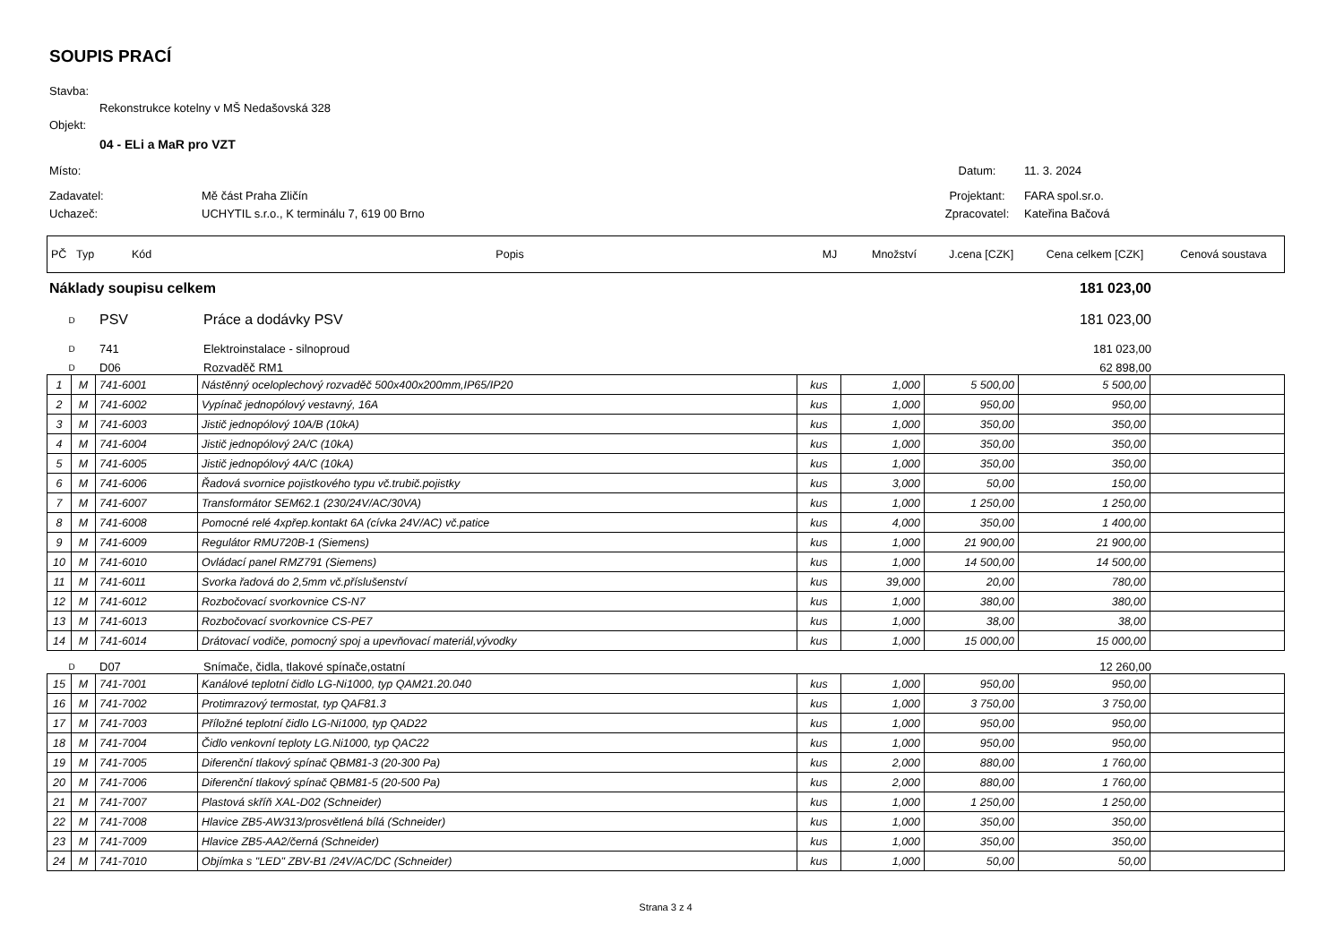SOUPIS PRACÍ
Stavba:
Rekonstrukce kotelny v MŠ Nedašovská 328
Objekt:
04 - ELi a MaR pro VZT
Místo: Datum: 11. 3. 2024
Zadavatel: Mě část Praha Zličín Projektant: FARA spol.sr.o.
Uchazeč: UCHYTIL s.r.o., K terminálu 7, 619 00 Brno Zpracovatel: Kateřina Bačová
| PČ | Typ | Kód | Popis | MJ | Množství | J.cena [CZK] | Cena celkem [CZK] | Cenová soustava |
| Náklady soupisu celkem | | | 181 023,00 | |
| D | PSV | Práce a dodávky PSV | 181 023,00 | |
| D | 741 | Elektroinstalace - silnoproud | 181 023,00 | |
| D | D06 | Rozvaděč RM1 | 62 898,00 | |
| 1 | M | 741-6001 | Nástěnný oceloplechový rozvaděč 500x400x200mm,IP65/IP20 | kus | 1,000 | 5 500,00 | 5 500,00 | |
| 2 | M | 741-6002 | Vypínač jednopólový vestavný, 16A | kus | 1,000 | 950,00 | 950,00 | |
| 3 | M | 741-6003 | Jistič jednopólový 10A/B (10kA) | kus | 1,000 | 350,00 | 350,00 | |
| 4 | M | 741-6004 | Jistič jednopólový 2A/C (10kA) | kus | 1,000 | 350,00 | 350,00 | |
| 5 | M | 741-6005 | Jistič jednopólový 4A/C (10kA) | kus | 1,000 | 350,00 | 350,00 | |
| 6 | M | 741-6006 | Řadová svornice pojistkového typu vč.trubič.pojistky | kus | 3,000 | 50,00 | 150,00 | |
| 7 | M | 741-6007 | Transformátor SEM62.1 (230/24V/AC/30VA) | kus | 1,000 | 1 250,00 | 1 250,00 | |
| 8 | M | 741-6008 | Pomocné relé 4xpřep.kontakt 6A (cívka 24V/AC) vč.patice | kus | 4,000 | 350,00 | 1 400,00 | |
| 9 | M | 741-6009 | Regulátor RMU720B-1 (Siemens) | kus | 1,000 | 21 900,00 | 21 900,00 | |
| 10 | M | 741-6010 | Ovládací panel RMZ791 (Siemens) | kus | 1,000 | 14 500,00 | 14 500,00 | |
| 11 | M | 741-6011 | Svorka řadová do 2,5mm vč.příslušenství | kus | 39,000 | 20,00 | 780,00 | |
| 12 | M | 741-6012 | Rozbočovací svorkovnice CS-N7 | kus | 1,000 | 380,00 | 380,00 | |
| 13 | M | 741-6013 | Rozbočovací svorkovnice CS-PE7 | kus | 1,000 | 38,00 | 38,00 | |
| 14 | M | 741-6014 | Drátovací vodiče, pomocný spoj a upevňovací materiál,vývodky | kus | 1,000 | 15 000,00 | 15 000,00 | |
| D | D07 | Snímače, čidla, tlakové spínače,ostatní | 12 260,00 | |
| 15 | M | 741-7001 | Kanálové teplotní čidlo LG-Ni1000, typ QAM21.20.040 | kus | 1,000 | 950,00 | 950,00 | |
| 16 | M | 741-7002 | Protimrazový termostat, typ QAF81.3 | kus | 1,000 | 3 750,00 | 3 750,00 | |
| 17 | M | 741-7003 | Příložné teplotní čidlo LG-Ni1000, typ QAD22 | kus | 1,000 | 950,00 | 950,00 | |
| 18 | M | 741-7004 | Čidlo venkovní teploty LG.Ni1000, typ QAC22 | kus | 1,000 | 950,00 | 950,00 | |
| 19 | M | 741-7005 | Diferenční tlakový spínač QBM81-3 (20-300 Pa) | kus | 2,000 | 880,00 | 1 760,00 | |
| 20 | M | 741-7006 | Diferenční tlakový spínač QBM81-5 (20-500 Pa) | kus | 2,000 | 880,00 | 1 760,00 | |
| 21 | M | 741-7007 | Plastová skříň XAL-D02 (Schneider) | kus | 1,000 | 1 250,00 | 1 250,00 | |
| 22 | M | 741-7008 | Hlavice ZB5-AW313/prosvětlená bílá (Schneider) | kus | 1,000 | 350,00 | 350,00 | |
| 23 | M | 741-7009 | Hlavice ZB5-AA2/černá (Schneider) | kus | 1,000 | 350,00 | 350,00 | |
| 24 | M | 741-7010 | Objímka s "LED" ZBV-B1 /24V/AC/DC (Schneider) | kus | 1,000 | 50,00 | 50,00 | |
Strana 3 z 4